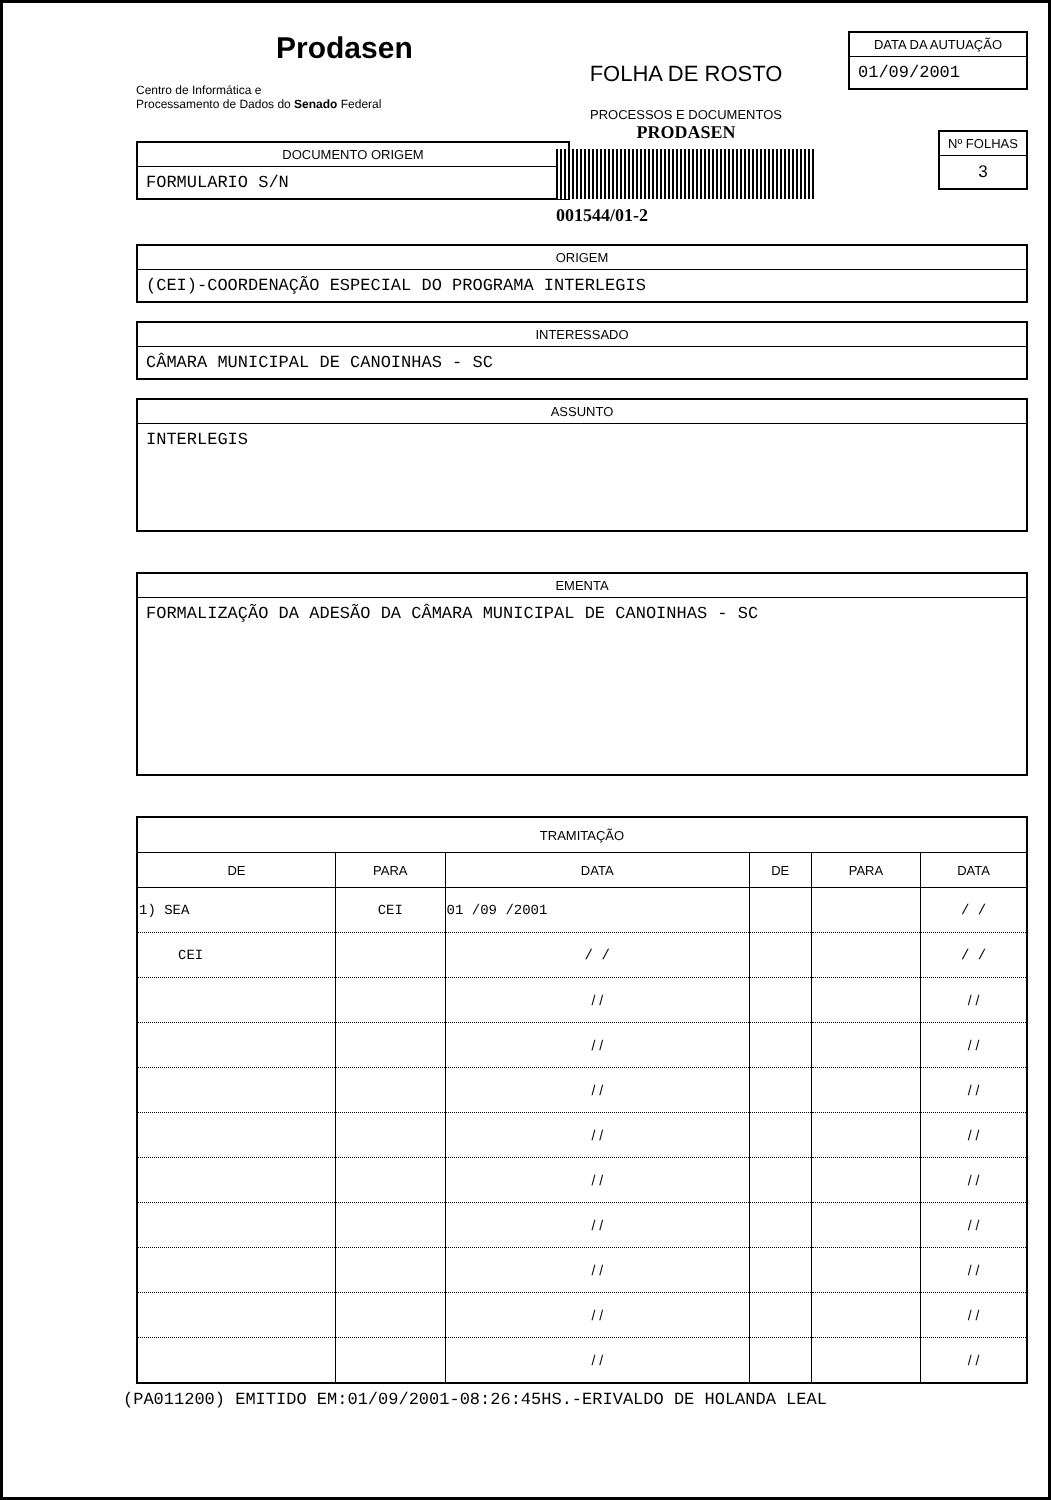Prodasen
Centro de Informática e
Processamento de Dados do Senado Federal
DOCUMENTO ORIGEM
FORMULARIO S/N
FOLHA DE ROSTO
PROCESSOS E DOCUMENTOS
PRODASEN
001544/01-2
DATA DA AUTUAÇÃO
01/09/2001
Nº FOLHAS
3
ORIGEM
(CEI)-COORDENAÇÃO ESPECIAL DO PROGRAMA INTERLEGIS
INTERESSADO
CÂMARA MUNICIPAL DE CANOINHAS - SC
ASSUNTO
INTERLEGIS
EMENTA
FORMALIZAÇÃO DA ADESÃO DA CÂMARA MUNICIPAL DE CANOINHAS - SC
| TRAMITAÇÃO | | | | | |
| --- | --- | --- | --- | --- | --- |
| DE | PARA | DATA | DE | PARA | DATA |
| 1) SEA | CEI | 01 /09 /2001 | | | / / |
| CEI | | / / | | | / / |
| | | / / | | | / / |
| | | / / | | | / / |
| | | / / | | | / / |
| | | / / | | | / / |
| | | / / | | | / / |
| | | / / | | | / / |
| | | / / | | | / / |
| | | / / | | | / / |
| | | / / | | | / / |
(PA011200) EMITIDO EM:01/09/2001-08:26:45HS.-ERIVALDO DE HOLANDA LEAL